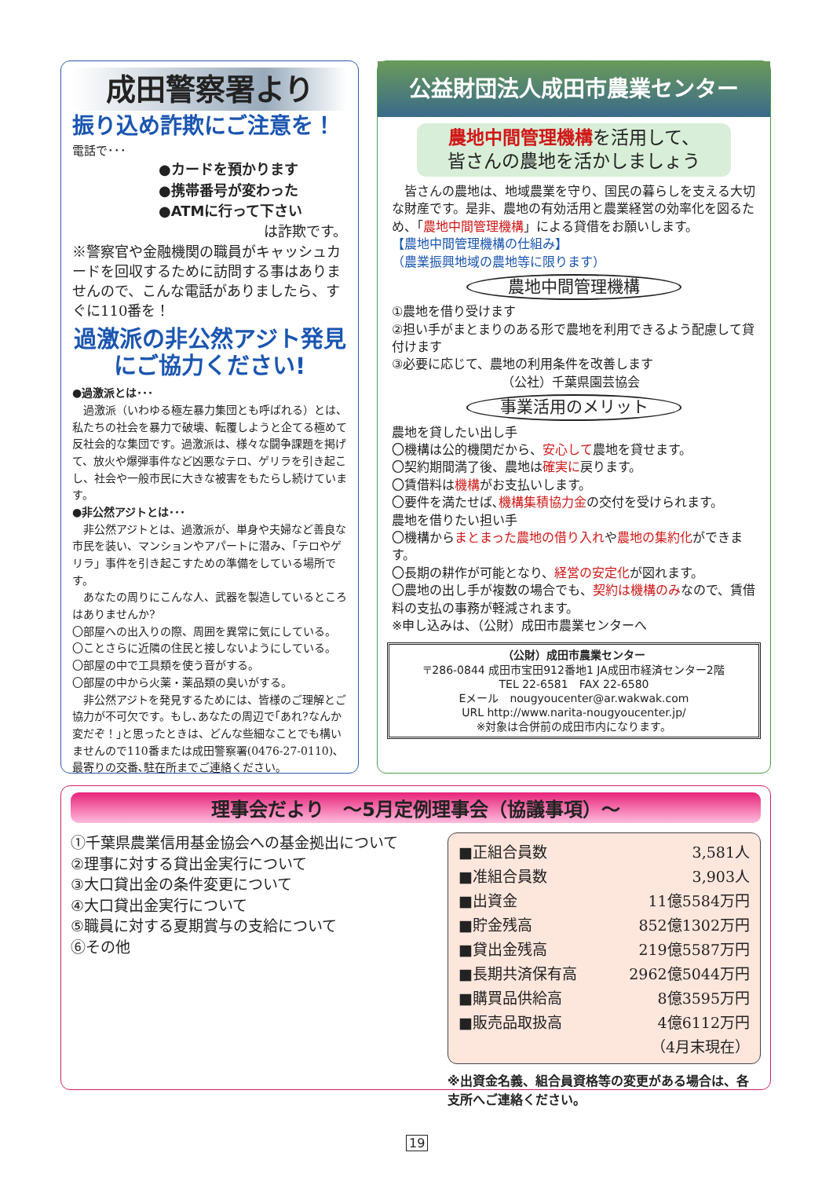成田警察署より
振り込め詐欺にご注意を！
電話で･･･
●カードを預かります
●携帯番号が変わった
●ATMに行って下さい
は詐欺です。
※警察官や金融機関の職員がキャッシュカードを回収するために訪問する事はありませんので、こんな電話がありましたら、すぐに110番を！
過激派の非公然アジト発見にご協力ください!
●過激派とは･･･
　過激派（いわゆる極左暴力集団とも呼ばれる）とは、私たちの社会を暴力で破壊、転覆しようと企てる極めて反社会的な集団です。過激派は、様々な闘争課題を掲げて、放火や爆弾事件など凶悪なテロ、ゲリラを引き起こし、社会や一般市民に大きな被害をもたらし続けています。
●非公然アジトとは･･･
　非公然アジトとは、過激派が、単身や夫婦など善良な市民を装い、マンションやアパートに潜み、「テロやゲリラ」事件を引き起こすための準備をしている場所です。
　あなたの周りにこんな人、武器を製造しているところはありませんか?
〇部屋への出入りの際、周囲を異常に気にしている。
〇ことさらに近隣の住民と接しないようにしている。
〇部屋の中で工具類を使う音がする。
〇部屋の中から火薬・薬品類の臭いがする。
　非公然アジトを発見するためには、皆様のご理解とご協力が不可欠です。もし､あなたの周辺で｢あれ?なんか変だぞ！｣と思ったときは、どんな些細なことでも構いませんので110番または成田警察署(0476-27-0110)､最寄りの交番､駐在所までご連絡ください｡
公益財団法人成田市農業センター
農地中間管理機構を活用して、
皆さんの農地を活かしましょう
　皆さんの農地は、地域農業を守り、国民の暮らしを支える大切な財産です。是非、農地の有効活用と農業経営の効率化を図るため、「農地中間管理機構」による貸借をお願いします。
【農地中間管理機構の仕組み】
（農業振興地域の農地等に限ります）
農地中間管理機構
①農地を借り受けます
②担い手がまとまりのある形で農地を利用できるよう配慮して貸付けます
③必要に応じて、農地の利用条件を改善します
（公社）千葉県園芸協会
事業活用のメリット
農地を貸したい出し手
〇機構は公的機関だから、安心して農地を貸せます。
〇契約期間満了後、農地は確実に戻ります。
〇賃借料は機構がお支払いします。
〇要件を満たせば､機構集積協力金の交付を受けられます。
農地を借りたい担い手
〇機構からまとまった農地の借り入れや農地の集約化ができます。
〇長期の耕作が可能となり、経営の安定化が図れます。
〇農地の出し手が複数の場合でも、契約は機構のみなので、賃借料の支払の事務が軽減されます。
※申し込みは、（公財）成田市農業センターへ
（公財）成田市農業センター
〒286-0844 成田市宝田912番地1 JA成田市経済センター2階
TEL 22-6581　FAX 22-6580
Eメール　nougyoucenter@ar.wakwak.com
URL http://www.narita-nougyoucenter.jp/
※対象は合併前の成田市内になります。
理事会だより　～5月定例理事会（協議事項）～
①千葉県農業信用基金協会への基金拠出について
②理事に対する貸出金実行について
③大口貸出金の条件変更について
④大口貸出金実行について
⑤職員に対する夏期賞与の支給について
⑥その他
| ■正組合員数 | 3,581人 |
| ■准組合員数 | 3,903人 |
| ■出資金 | 11億5584万円 |
| ■貯金残高 | 852億1302万円 |
| ■貸出金残高 | 219億5587万円 |
| ■長期共済保有高 | 2962億5044万円 |
| ■購買品供給高 | 8億3595万円 |
| ■販売品取扱高 | 4億6112万円 |
| | （4月末現在） |
※出資金名義、組合員資格等の変更がある場合は、各支所へご連絡ください。
19